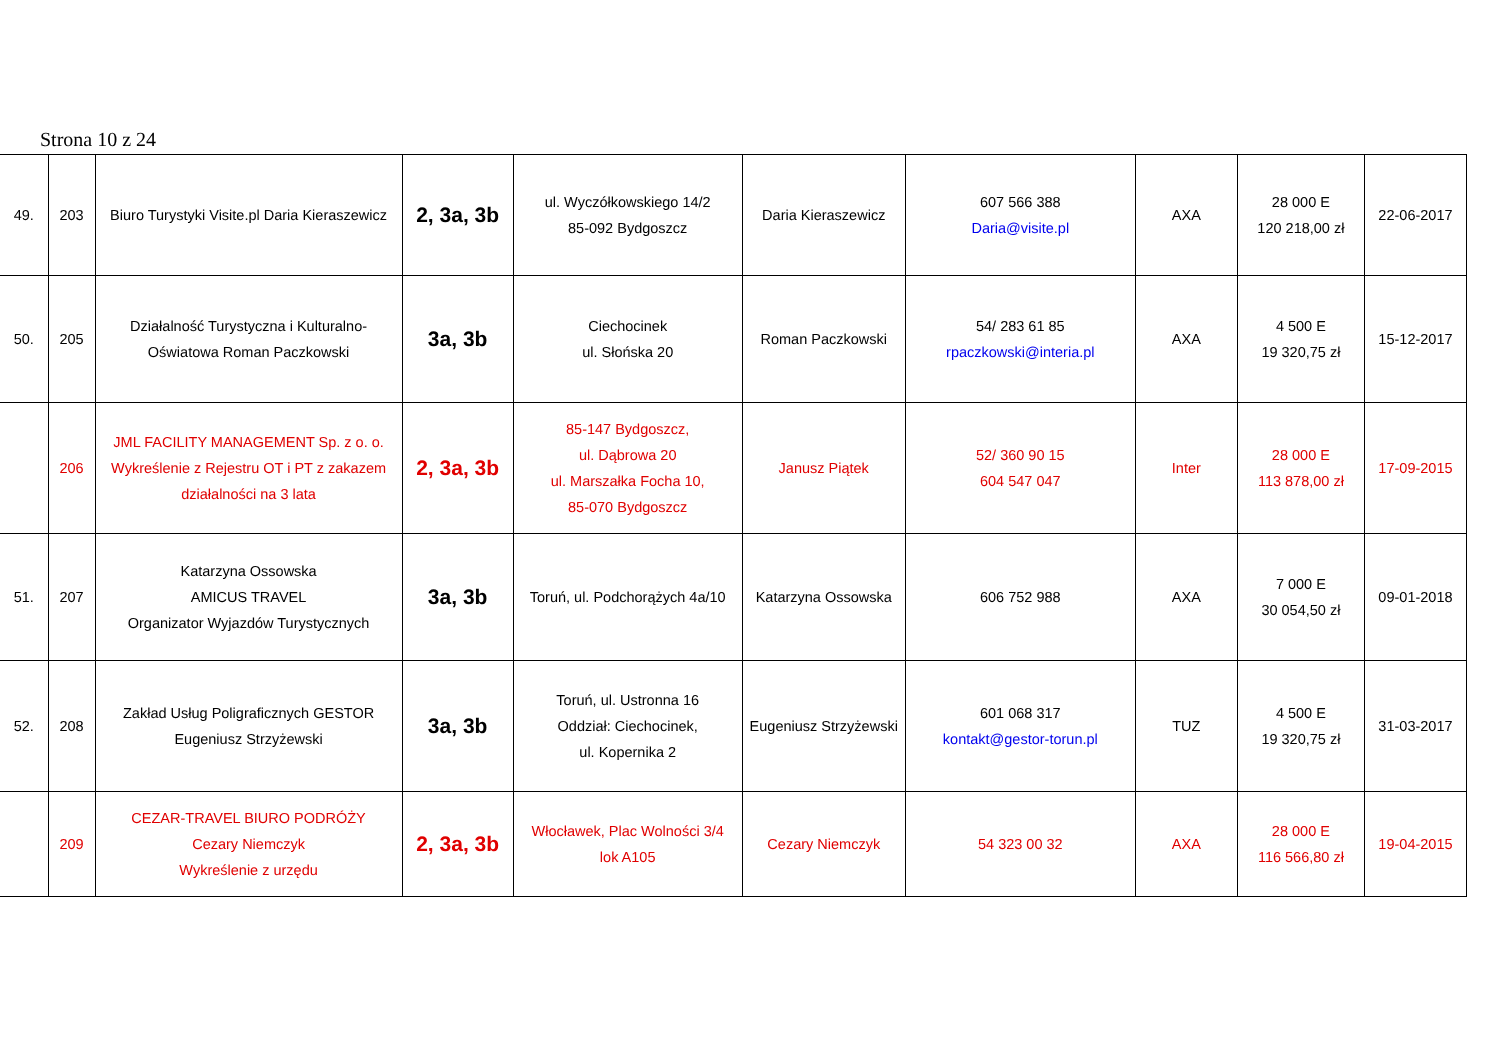Strona 10 z 24
| 49. | 203 | Biuro Turystyki Visite.pl Daria Kieraszewicz | 2, 3a, 3b | ul. Wyczółkowskiego 14/2 85-092 Bydgoszcz | Daria Kieraszewicz | 607 566 388 Daria@visite.pl | AXA | 28 000 E 120 218,00 zł | 22-06-2017 |
| 50. | 205 | Działalność Turystyczna i Kulturalno-Oświatowa Roman Paczkowski | 3a, 3b | Ciechocinek ul. Słońska 20 | Roman Paczkowski | 54/ 283 61 85 rpaczkowski@interia.pl | AXA | 4 500 E 19 320,75 zł | 15-12-2017 |
| | 206 | JML FACILITY MANAGEMENT Sp. z o. o. Wykreślenie z Rejestru OT i PT z zakazem działalności na 3 lata | 2, 3a, 3b | 85-147 Bydgoszcz, ul. Dąbrowa 20 ul. Marszałka Focha 10, 85-070 Bydgoszcz | Janusz Piątek | 52/ 360 90 15 604 547 047 | Inter | 28 000 E 113 878,00 zł | 17-09-2015 |
| 51. | 207 | Katarzyna Ossowska AMICUS TRAVEL Organizator Wyjazdów Turystycznych | 3a, 3b | Toruń, ul. Podchorążych 4a/10 | Katarzyna Ossowska | 606 752 988 | AXA | 7 000 E 30 054,50 zł | 09-01-2018 |
| 52. | 208 | Zakład Usług Poligraficznych GESTOR Eugeniusz Strzyżewski | 3a, 3b | Toruń, ul. Ustronna 16 Oddział: Ciechocinek, ul. Kopernika 2 | Eugeniusz Strzyżewski | 601 068 317 kontakt@gestor-torun.pl | TUZ | 4 500 E 19 320,75 zł | 31-03-2017 |
| | 209 | CEZAR-TRAVEL BIURO PODRÓŻY Cezary Niemczyk Wykreślenie z urzędu | 2, 3a, 3b | Włocławek, Plac Wolności 3/4 lok A105 | Cezary Niemczyk | 54 323 00 32 | AXA | 28 000 E 116 566,80 zł | 19-04-2015 |